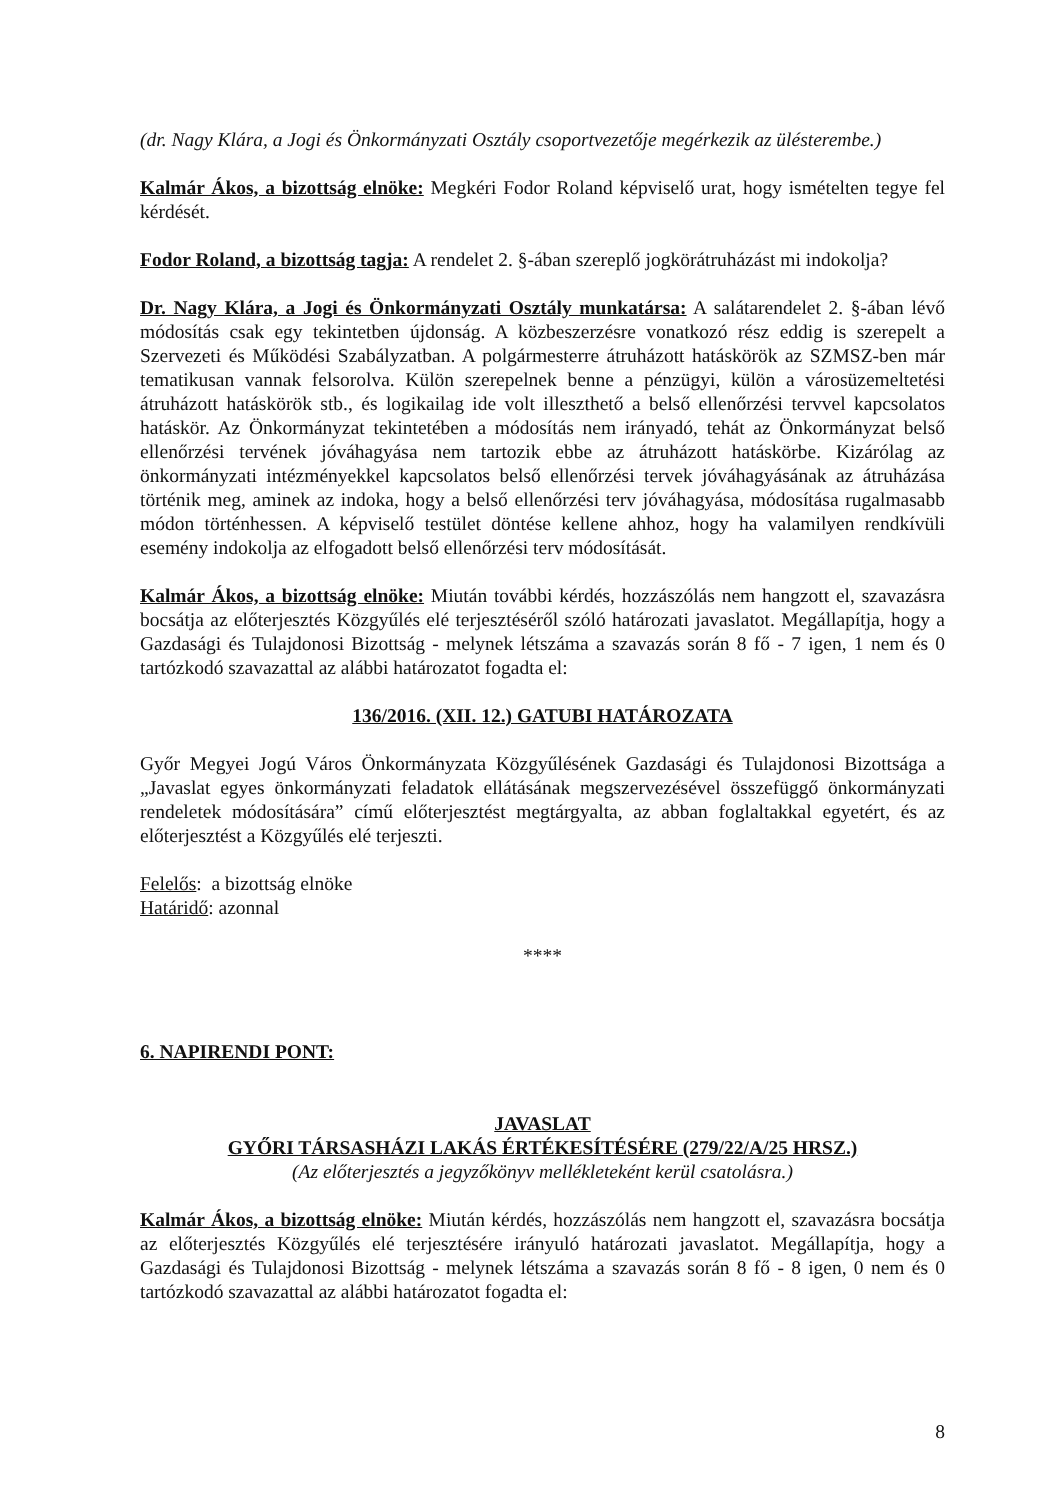(dr. Nagy Klára, a Jogi és Önkormányzati Osztály csoportvezetője megérkezik az ülésterembe.)
Kalmár Ákos, a bizottság elnöke: Megkéri Fodor Roland képviselő urat, hogy ismételten tegye fel kérdését.
Fodor Roland, a bizottság tagja: A rendelet 2. §-ában szereplő jogkörátruházást mi indokolja?
Dr. Nagy Klára, a Jogi és Önkormányzati Osztály munkatársa: A salátarendelet 2. §-ában lévő módosítás csak egy tekintetben újdonság. A közbeszerzésre vonatkozó rész eddig is szerepelt a Szervezeti és Működési Szabályzatban. A polgármesterre átruházott hatáskörök az SZMSZ-ben már tematikusan vannak felsorolva. Külön szerepelnek benne a pénzügyi, külön a városüzemeltetési átruházott hatáskörök stb., és logikailag ide volt illeszthető a belső ellenőrzési tervvel kapcsolatos hatáskör. Az Önkormányzat tekintetében a módosítás nem irányadó, tehát az Önkormányzat belső ellenőrzési tervének jóváhagyása nem tartozik ebbe az átruházott hatáskörbe. Kizárólag az önkormányzati intézményekkel kapcsolatos belső ellenőrzési tervek jóváhagyásának az átruházása történik meg, aminek az indoka, hogy a belső ellenőrzési terv jóváhagyása, módosítása rugalmasabb módon történhessen. A képviselő testület döntése kellene ahhoz, hogy ha valamilyen rendkívüli esemény indokolja az elfogadott belső ellenőrzési terv módosítását.
Kalmár Ákos, a bizottság elnöke: Miután további kérdés, hozzászólás nem hangzott el, szavazásra bocsátja az előterjesztés Közgyűlés elé terjesztéséről szóló határozati javaslatot. Megállapítja, hogy a Gazdasági és Tulajdonosi Bizottság - melynek létszáma a szavazás során 8 fő - 7 igen, 1 nem és 0 tartózkodó szavazattal az alábbi határozatot fogadta el:
136/2016. (XII. 12.) GATUBI HATÁROZATA
Győr Megyei Jogú Város Önkormányzata Közgyűlésének Gazdasági és Tulajdonosi Bizottsága a „Javaslat egyes önkormányzati feladatok ellátásának megszervezésével összefüggő önkormányzati rendeletek módosítására” című előterjesztést megtárgyalta, az abban foglaltakkal egyetért, és az előterjesztést a Közgyűlés elé terjeszti.
Felelős: a bizottság elnöke
Határidő: azonnal
****
6. NAPIRENDI PONT:
JAVASLAT
GYŐRI TÁRSASHÁZI LAKÁS ÉRTÉKESÍTÉSÉRE (279/22/A/25 HRSZ.)
(Az előterjesztés a jegyzőkönyv mellékleteként kerül csatolásra.)
Kalmár Ákos, a bizottság elnöke: Miután kérdés, hozzászólás nem hangzott el, szavazásra bocsátja az előterjesztés Közgyűlés elé terjesztésére irányuló határozati javaslatot. Megállapítja, hogy a Gazdasági és Tulajdonosi Bizottság - melynek létszáma a szavazás során 8 fő - 8 igen, 0 nem és 0 tartózkodó szavazattal az alábbi határozatot fogadta el:
8